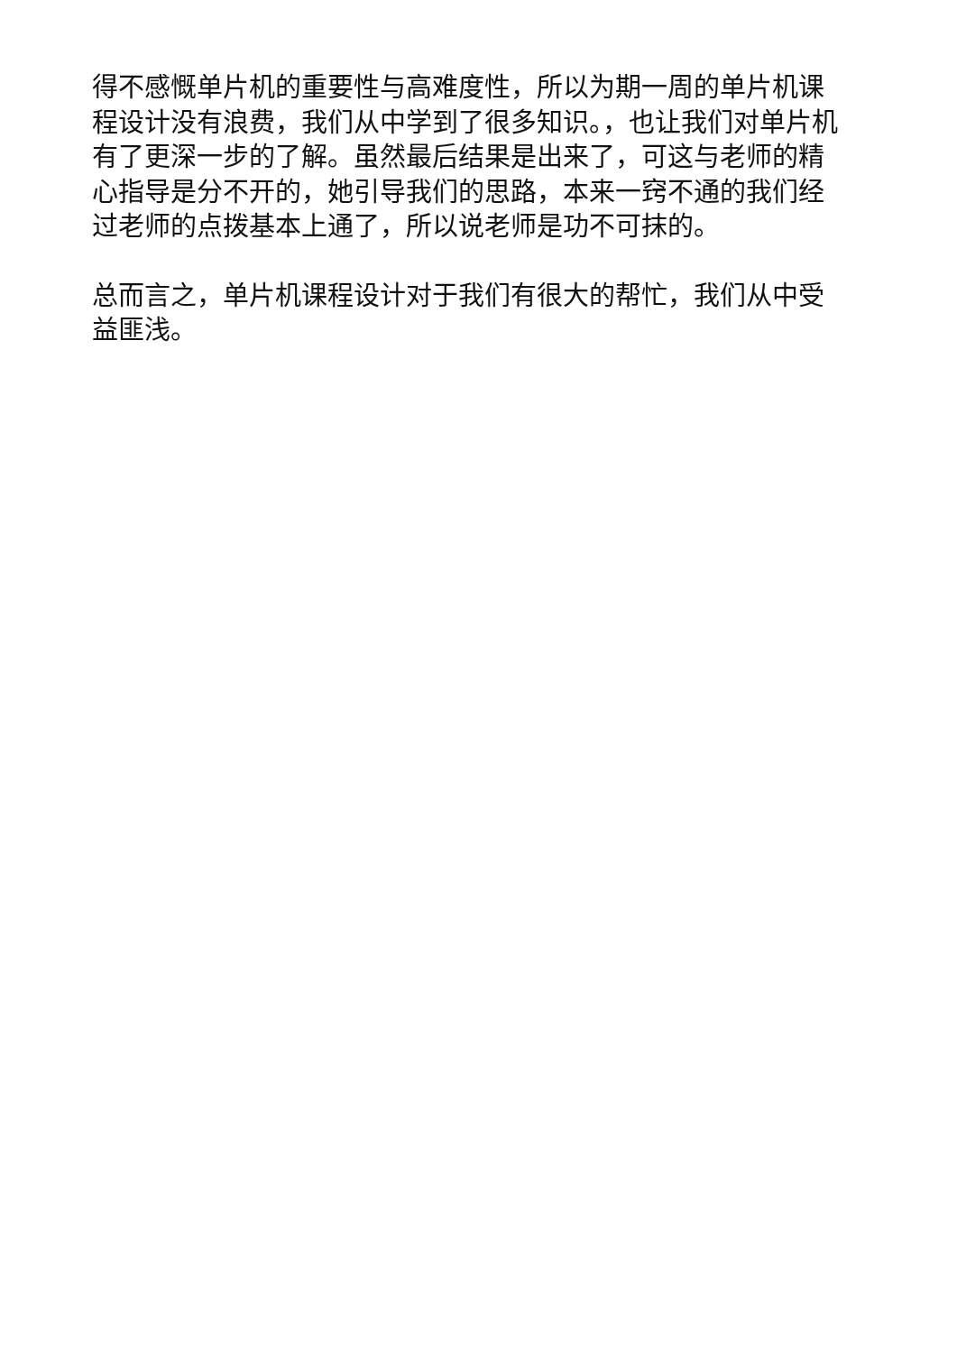得不感慨单片机的重要性与高难度性，所以为期一周的单片机课程设计没有浪费，我们从中学到了很多知识。，也让我们对单片机有了更深一步的了解。虽然最后结果是出来了，可这与老师的精心指导是分不开的，她引导我们的思路，本来一窍不通的我们经过老师的点拨基本上通了，所以说老师是功不可抹的。
总而言之，单片机课程设计对于我们有很大的帮忙，我们从中受益匪浅。